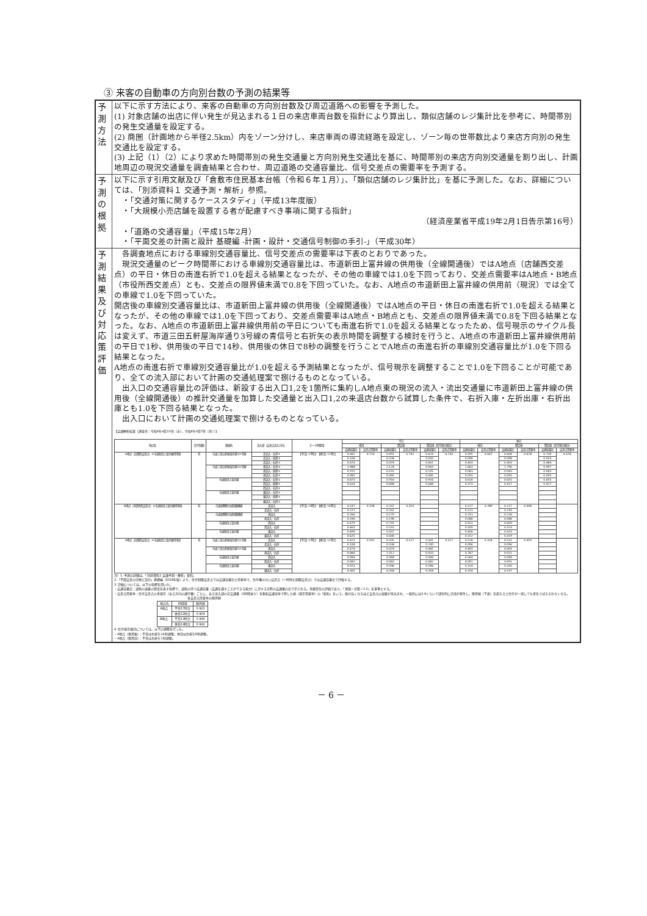③ 来客の自動車の方向別台数の予測の結果等
| 予測方法 | 以下に示す方法により、来客の自動車の方向別台数及び周辺道路への影響を予測した。 (1) 対象店舗の出店に伴い発生が見込まれる１日の来店車両台数を指針により算出し、類似店舗のレジ集計比を参考に、時間帯別の発生交通量を設定する。 (2) 商圏（計画地から半径2.5km）内をゾーン分けし、来店車両の導流経路を設定し、ゾーン毎の世帯数比より来店方向別の発生交通比を設定する。 (3) 上記（1）（2）により求めた時間帯別の発生交通量と方向別発生交通比を基に、時間帯別の来店方向別交通量を割り出し、計画地周辺の現況交通量を調査結果と合わせ、周辺道路の交通容量比、信号交差点の需要率を予測する。 |
| 予測の根拠 | 以下に示す引用文献及び「倉敷市住民基本台帳（令和６年１月）」、「類似店舗のレジ集計比」を基に予測した。なお、詳細については、「別添資料１ 交通予測・解析」参照。 ・「交通対策に関するケーススタディ」（平成13年度版） ・「大規模小売店舗を設置する者が配慮すべき事項に関する指針」 （経済産業省平成19年2月1日告示第16号） ・「道路の交通容量」（平成15年2月） ・「平面交差の計画と設計 基礎編 -計画・設計・交通信号制御の手引-」（平成30年） |
| 予測結果 及び対応 策評価 | 各調査地点における車線別交通容量比、信号交差点の需要率は下表のとおりであった。 現況交通量のピーク時間帯における車線別交通容量比は、市道新田上富井線の供用後（全線開通後）ではA地点（店舗西交差点）の平日・休日の南進右折で1.0を超える結果となったが、その他の車線では1.0を下回っており、交差点需要率はA地点・B地点（市役所西交差点）とも、交差点の限界値未満で0.8を下回っていた。なお、A地点の市道新田上富井線の供用前（現況）では全ての車線で1.0を下回っていた。 開店後の車線別交通容量比は、市道新田上富井線の供用後（全線開通後）ではA地点の平日・休日の南進右折で1.0を超える結果となったが、その他の車線では1.0を下回っており、交差点需要率はA地点・B地点とも、交差点の限界値未満で0.8を下回る結果となった。なお、A地点の市道新田上富井線供用前の平日についても南進右折で1.0を超える結果となったため、信号現示のサイクル長は変えず、市道三田五軒屋海岸通り3号線の青信号と右折矢の表示時間を調整する検討を行うと、A地点の市道新田上富井線供用前の平日で1秒、供用後の平日で14秒、供用後の休日で8秒の調整を行うことでA地点の南進右折の車線別交通容量比が1.0を下回る結果となった。 A地点の南進右折で車線別交通容量比が1.0を超える予測結果となったが、信号現示を調整することで1.0を下回ることが可能であり、全ての流入部において計画の交通処理案で捌けるものとなっている。 出入口の交通容量比の評価は、新設する出入口1,2を1箇所に集約しA地点東の現況の流入・流出交通量に市道新田上富井線の供用後（全線開通後）の推計交通量を加算した交通量と出入口1,2の来退店台数から試算した条件で、右折入庫・左折出庫・右折出庫とも1.0を下回る結果となった。 出入口において計画の交通処理案で捌けるものとなっている。 【交通解析結果（調査日：令和6年4月10日（水）、令和6年4月7日（日））】 / 地点名 / 信号制御 / 路線名 / 流入部（交差点流入方向） / ピーク時間帯 / 平日 / / / / / / 休日 / / / / / / / --- / --- / --- / --- / --- / --- / --- / --- / --- / --- / --- / --- / --- / --- / --- / --- / --- / / / / / / / 現況 / / 開店後 / / 開店後（信号現示検討） / / 現況 / / 開店後 / / 開店後（信号現示検討） / / / / / / / / 交通容量比 / 交差点需要率 / 交通容量比 / 交差点需要率 / 交通容量比 / 交差点需要率 / 交通容量比 / 交差点需要率 / 交通容量比 / 交差点需要率 / 交通容量比 / 交差点需要率 / / A地点（店舗西交差点）※市道新田上富井線供用後 / 有 / 市道三田五軒屋海岸通り3号線 / 北流入・左折④ / 【平日】17時台 【休日】12時台 / 0.481 / 0.710 / 0.492 / 0.742 / 0.624 / 0.742 / 0.595 / 0.647 / 0.608 / 0.678 / 0.730 / 0.678 / / / / / 北流入・直進② / / 0.108 / / 0.108 / / 0.050 / / 0.098 / / 0.098 / / 0.054 / / / / / / 北流入・右折③ / / 0.474 / / 0.474 / / 0.601 / / 0.403 / / 0.403 / / 0.484 / / / / / 市道三田五軒屋海岸通り3号線 / 南流入・左折③ / / 1.988 / / 2.124 / / 0.963 / / 1.663 / / 1.796 / / 0.997 / / / / / / 南流入・直進① / / 0.101 / / 0.101 / / 0.101 / / 0.083 / / 0.083 / / 0.083 / / / / / / 南流入・右折④ / / 0.085 / / 0.085 / / 0.085 / / 0.093 / / 0.093 / / 0.093 / / / / / 市道新田上富井線 / 西流入・左折① / / 0.873 / / 0.916 / / 0.916 / / 0.618 / / 0.655 / / 0.655 / / / / / / 西流入・直進④ / / 0.634 / / 0.688 / / 0.688 / / 0.373 / / 0.417 / / 0.417 / / / / / / 西流入・右折② / / / / / / / / / / / / / / / / / 市道新田上富井線 / 東流入・左折② / / / / / / / / / / / / / / / / / / 東流入・直進③ / / / / / / / / / / / / / / / / / / 東流入・右折① / / / / / / / / / / / / / / / B地点（市役所西交差点）※市道新田上富井線供用後 / 有 / 市道倉敷駅古城池霞橋線 / 北流入 / 【平日】13時台 【休日】14時台 / 0.247 / 0.338 / 0.247 / 0.354 / / / 0.217 / 0.289 / 0.217 / 0.308 / / / / / / / 北流入・右折 / / 0.221 / / 0.242 / / / / 0.223 / / 0.243 / / / / / / / 市道倉敷駅古城池霞橋線 / 南流入 / / 0.266 / / 0.270 / / / / 0.231 / / 0.236 / / / / / / / / 南流入・右折 / / 0.196 / / 0.198 / / / / 0.088 / / 0.088 / / / / / / / 市道新田上富井線 / 西流入 / / 0.679 / / 0.741 / / / / 0.552 / / 0.609 / / / / / / / / 西流入・右折 / / 0.463 / / 0.510 / / / / 0.509 / / 0.553 / / / / / / / 市道新田上富井線 / 東流入 / / 0.490 / / 0.507 / / / / 0.406 / / 0.423 / / / / / / / / 東流入・右折 / / 0.625 / / 0.640 / / / / 0.312 / / 0.319 / / / / / A地点（店舗西交差点）※市道新田上富井線供用前 / 有 / 市道三田五軒屋海岸通り3号線 / 北流入 / 【平日】17時台 【休日】12時台 / 0.423 / 0.501 / 0.435 / 0.527 / 0.441 / 0.527 / 0.518 / 0.418 / 0.531 / 0.450 / / / / / / / 北流入・右折 / / 0.108 / / 0.108 / / 0.100 / / 0.096 / / 0.096 / / / / / / / 市道三田五軒屋海岸通り3号線 / 南流入 / / 0.474 / / 0.474 / / 0.481 / / 0.403 / / 0.403 / / / / / / / / 南流入・右折 / / 0.880 / / 1.012 / / 0.933 / / 0.787 / / 0.921 / / / / / / / 市道新田上富井線 / 西流入 / / 0.084 / / 0.084 / / 0.084 / / 0.064 / / 0.084 / / / / / / / / 西流入・右折 / / 0.082 / / 0.082 / / 0.082 / / 0.091 / / 0.091 / / / / / / / 市道新田上富井線 / 東流入 / / 0.553 / / 0.596 / / 0.596 / / 0.314 / / 0.350 / / / / / / / / 東流入・右折 / / 0.305 / / 0.358 / / 0.358 / / 0.154 / / 0.197 / / / / 注）1. 予測の詳細は、「別添資料1 交通予測・解析」参照。 2.「平面交差の計画と設計」基礎編（2018年版）より、信号制御交差点では交通容量比と需要率で、信号機のない交差点（一時停止制御交差点）では交通容量比で評価する。 3. 評価については、以下の指標を用いた。 ・交通容量比：道路の混雑の程度を表す指標で、道路の持つ交通容量（交通を通すことができる能力）に対する実際の交通量の比で示される。車線単位の評価であり、「理論＝実態＝1.0」を基準とする。 ・交差点需要率：信号交差点の青現示（ある方向の通行権）ごとに、ある流入部の実交通量（1時間当り）を飽和交通流率で除した値（現示需要率）の「総和」をいう。値が高くなるほど交差点の混雑が見込まれ、一般的には0.9くらいで部分的に渋滞が発生し、限界値（下表）を超えると信号が一巡しても車をさばききれなくなる。 各交差点需要率の限界値 / 地点名 / 時間帯 / 限界値 / / --- / --- / --- / / A地点 / 平日17時台 / 0.923 / / / 休日12時台 / 0.909 / / B地点 / 平日13時台 / 0.948 / / / 休日14時台 / 0.942 / 4. 信号現示検討については、以下の調整を行った。 ・A地点（供用後）：平日は右折矢14秒調整、休日は右折矢8秒調整。 ・A地点（供用前）：平日は右折矢1秒調整。 |
－ 6 －